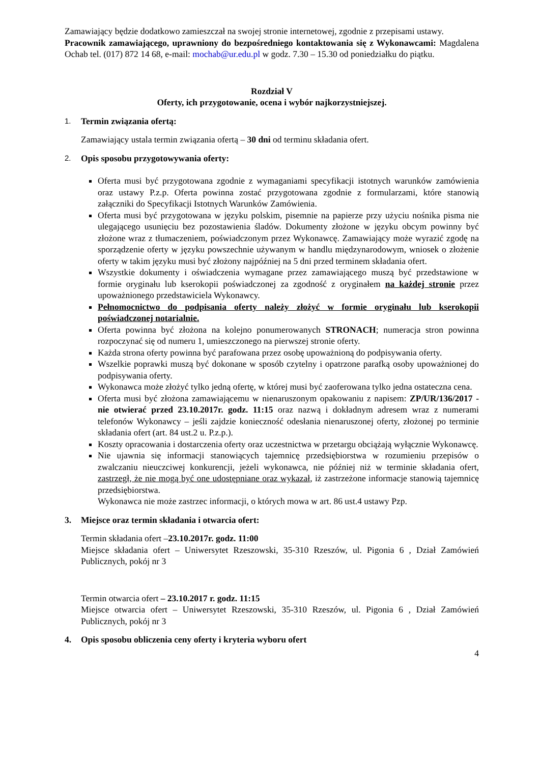Zamawiający będzie dodatkowo zamieszczał na swojej stronie internetowej, zgodnie z przepisami ustawy.
Pracownik zamawiającego, uprawniony do bezpośredniego kontaktowania się z Wykonawcami: Magdalena Ochab tel. (017) 872 14 68, e-mail: mochab@ur.edu.pl w godz. 7.30 – 15.30 od poniedziałku do piątku.
Rozdział V
Oferty, ich przygotowanie, ocena i wybór najkorzystniejszej.
1. Termin związania ofertą:
Zamawiający ustala termin związania ofertą – 30 dni od terminu składania ofert.
2. Opis sposobu przygotowywania oferty:
Oferta musi być przygotowana zgodnie z wymaganiami specyfikacji istotnych warunków zamówienia oraz ustawy P.z.p. Oferta powinna zostać przygotowana zgodnie z formularzami, które stanowią załączniki do Specyfikacji Istotnych Warunków Zamówienia.
Oferta musi być przygotowana w języku polskim, pisemnie na papierze przy użyciu nośnika pisma nie ulegającego usunięciu bez pozostawienia śladów. Dokumenty złożone w języku obcym powinny być złożone wraz z tłumaczeniem, poświadczonym przez Wykonawcę. Zamawiający może wyrazić zgodę na sporządzenie oferty w języku powszechnie używanym w handlu międzynarodowym, wniosek o złożenie oferty w takim języku musi być złożony najpóźniej na 5 dni przed terminem składania ofert.
Wszystkie dokumenty i oświadczenia wymagane przez zamawiającego muszą być przedstawione w formie oryginału lub kserokopii poświadczonej za zgodność z oryginałem na każdej stronie przez upoważnionego przedstawiciela Wykonawcy.
Pełnomocnictwo do podpisania oferty należy złożyć w formie oryginału lub kserokopii poświadczonej notarialnie.
Oferta powinna być złożona na kolejno ponumerowanych STRONACH; numeracja stron powinna rozpoczynać się od numeru 1, umieszczonego na pierwszej stronie oferty.
Każda strona oferty powinna być parafowana przez osobę upoważnioną do podpisywania oferty.
Wszelkie poprawki muszą być dokonane w sposób czytelny i opatrzone parafką osoby upoważnionej do podpisywania oferty.
Wykonawca może złożyć tylko jedną ofertę, w której musi być zaoferowana tylko jedna ostateczna cena.
Oferta musi być złożona zamawiającemu w nienaruszonym opakowaniu z napisem: ZP/UR/136/2017 - nie otwierać przed 23.10.2017r. godz. 11:15 oraz nazwą i dokładnym adresem wraz z numerami telefonów Wykonawcy – jeśli zajdzie konieczność odesłania nienaruszonej oferty, złożonej po terminie składania ofert (art. 84 ust.2 u. P.z.p.).
Koszty opracowania i dostarczenia oferty oraz uczestnictwa w przetargu obciążają wyłącznie Wykonawcę.
Nie ujawnia się informacji stanowiących tajemnicę przedsiębiorstwa w rozumieniu przepisów o zwalczaniu nieuczciwej konkurencji, jeżeli wykonawca, nie później niż w terminie składania ofert, zastrzegł, że nie mogą być one udostępniane oraz wykazał, iż zastrzeżone informacje stanowią tajemnicę przedsiębiorstwa.
Wykonawca nie może zastrzec informacji, o których mowa w art. 86 ust.4 ustawy Pzp.
3. Miejsce oraz termin składania i otwarcia ofert:
Termin składania ofert –23.10.2017r. godz. 11:00
Miejsce składania ofert – Uniwersytet Rzeszowski, 35-310 Rzeszów, ul. Pigonia 6 , Dział Zamówień Publicznych, pokój nr 3
Termin otwarcia ofert – 23.10.2017 r. godz. 11:15
Miejsce otwarcia ofert – Uniwersytet Rzeszowski, 35-310 Rzeszów, ul. Pigonia 6 , Dział Zamówień Publicznych, pokój nr 3
4. Opis sposobu obliczenia ceny oferty i kryteria wyboru ofert
4